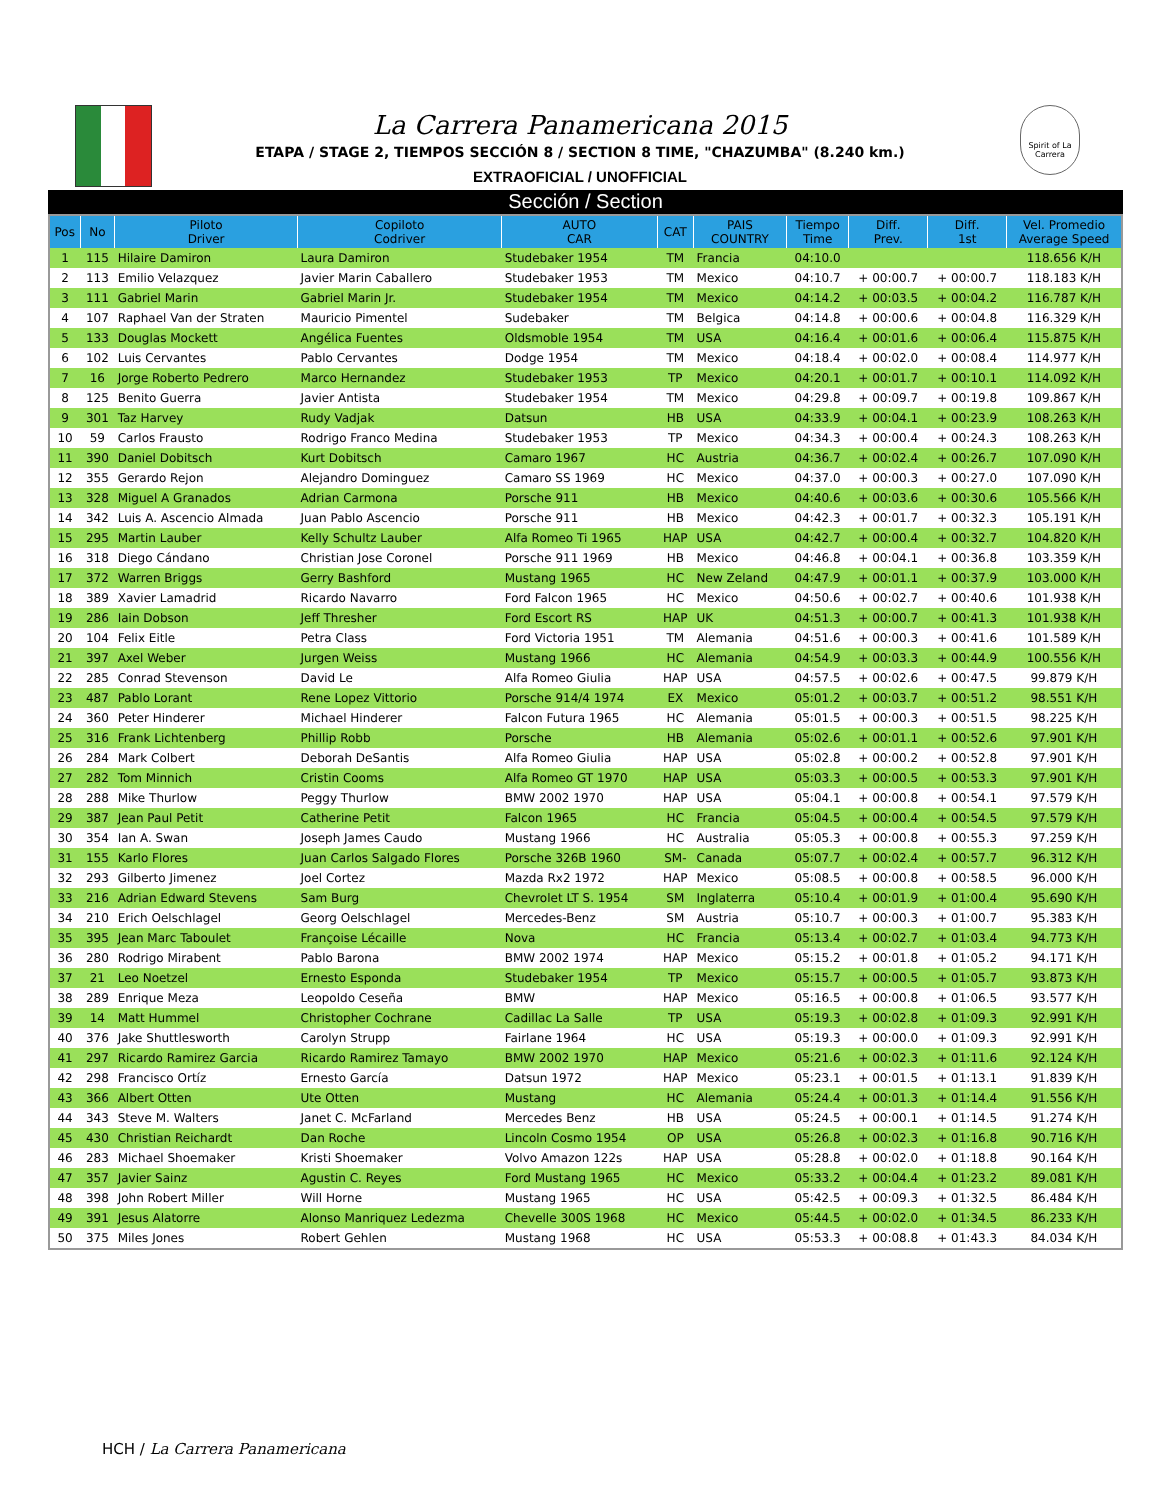Spirit of La Carrera
La Carrera Panamericana 2015
ETAPA / STAGE 2, TIEMPOS SECCIÓN 8 / SECTION 8 TIME, "CHAZUMBA" (8.240 km.)
EXTRAOFICIAL / UNOFFICIAL
Sección / Section
| Pos | No | Piloto Driver | Copiloto Codriver | AUTO CAR | CAT | PAIS COUNTRY | Tiempo Time | Diff. Prev. | Diff. 1st | Vel. Promedio Average Speed |
| --- | --- | --- | --- | --- | --- | --- | --- | --- | --- | --- |
| 1 | 115 | Hilaire Damiron | Laura Damiron | Studebaker 1954 | TM | Francia | 04:10.0 | | | 118.656 K/H |
| 2 | 113 | Emilio Velazquez | Javier Marin Caballero | Studebaker 1953 | TM | Mexico | 04:10.7 | + 00:00.7 | + 00:00.7 | 118.183 K/H |
| 3 | 111 | Gabriel Marin | Gabriel Marin Jr. | Studebaker 1954 | TM | Mexico | 04:14.2 | + 00:03.5 | + 00:04.2 | 116.787 K/H |
| 4 | 107 | Raphael Van der Straten | Mauricio Pimentel | Sudebaker | TM | Belgica | 04:14.8 | + 00:00.6 | + 00:04.8 | 116.329 K/H |
| 5 | 133 | Douglas Mockett | Angélica Fuentes | Oldsmoble 1954 | TM | USA | 04:16.4 | + 00:01.6 | + 00:06.4 | 115.875 K/H |
| 6 | 102 | Luis Cervantes | Pablo Cervantes | Dodge 1954 | TM | Mexico | 04:18.4 | + 00:02.0 | + 00:08.4 | 114.977 K/H |
| 7 | 16 | Jorge Roberto Pedrero | Marco Hernandez | Studebaker 1953 | TP | Mexico | 04:20.1 | + 00:01.7 | + 00:10.1 | 114.092 K/H |
| 8 | 125 | Benito Guerra | Javier Antista | Studebaker 1954 | TM | Mexico | 04:29.8 | + 00:09.7 | + 00:19.8 | 109.867 K/H |
| 9 | 301 | Taz Harvey | Rudy Vadjak | Datsun | HB | USA | 04:33.9 | + 00:04.1 | + 00:23.9 | 108.263 K/H |
| 10 | 59 | Carlos Frausto | Rodrigo Franco Medina | Studebaker 1953 | TP | Mexico | 04:34.3 | + 00:00.4 | + 00:24.3 | 108.263 K/H |
| 11 | 390 | Daniel Dobitsch | Kurt Dobitsch | Camaro 1967 | HC | Austria | 04:36.7 | + 00:02.4 | + 00:26.7 | 107.090 K/H |
| 12 | 355 | Gerardo Rejon | Alejandro Dominguez | Camaro SS 1969 | HC | Mexico | 04:37.0 | + 00:00.3 | + 00:27.0 | 107.090 K/H |
| 13 | 328 | Miguel A Granados | Adrian Carmona | Porsche 911 | HB | Mexico | 04:40.6 | + 00:03.6 | + 00:30.6 | 105.566 K/H |
| 14 | 342 | Luis A. Ascencio Almada | Juan Pablo Ascencio | Porsche 911 | HB | Mexico | 04:42.3 | + 00:01.7 | + 00:32.3 | 105.191 K/H |
| 15 | 295 | Martin Lauber | Kelly Schultz Lauber | Alfa Romeo Ti 1965 | HAP | USA | 04:42.7 | + 00:00.4 | + 00:32.7 | 104.820 K/H |
| 16 | 318 | Diego Cándano | Christian Jose Coronel | Porsche 911 1969 | HB | Mexico | 04:46.8 | + 00:04.1 | + 00:36.8 | 103.359 K/H |
| 17 | 372 | Warren Briggs | Gerry Bashford | Mustang 1965 | HC | New Zeland | 04:47.9 | + 00:01.1 | + 00:37.9 | 103.000 K/H |
| 18 | 389 | Xavier Lamadrid | Ricardo Navarro | Ford Falcon 1965 | HC | Mexico | 04:50.6 | + 00:02.7 | + 00:40.6 | 101.938 K/H |
| 19 | 286 | Iain Dobson | Jeff Thresher | Ford Escort RS | HAP | UK | 04:51.3 | + 00:00.7 | + 00:41.3 | 101.938 K/H |
| 20 | 104 | Felix Eitle | Petra Class | Ford Victoria 1951 | TM | Alemania | 04:51.6 | + 00:00.3 | + 00:41.6 | 101.589 K/H |
| 21 | 397 | Axel Weber | Jurgen Weiss | Mustang 1966 | HC | Alemania | 04:54.9 | + 00:03.3 | + 00:44.9 | 100.556 K/H |
| 22 | 285 | Conrad Stevenson | David Le | Alfa Romeo Giulia | HAP | USA | 04:57.5 | + 00:02.6 | + 00:47.5 | 99.879 K/H |
| 23 | 487 | Pablo Lorant | Rene Lopez Vittorio | Porsche 914/4 1974 | EX | Mexico | 05:01.2 | + 00:03.7 | + 00:51.2 | 98.551 K/H |
| 24 | 360 | Peter Hinderer | Michael Hinderer | Falcon Futura 1965 | HC | Alemania | 05:01.5 | + 00:00.3 | + 00:51.5 | 98.225 K/H |
| 25 | 316 | Frank Lichtenberg | Phillip Robb | Porsche | HB | Alemania | 05:02.6 | + 00:01.1 | + 00:52.6 | 97.901 K/H |
| 26 | 284 | Mark Colbert | Deborah DeSantis | Alfa Romeo Giulia | HAP | USA | 05:02.8 | + 00:00.2 | + 00:52.8 | 97.901 K/H |
| 27 | 282 | Tom Minnich | Cristin Cooms | Alfa Romeo GT 1970 | HAP | USA | 05:03.3 | + 00:00.5 | + 00:53.3 | 97.901 K/H |
| 28 | 288 | Mike Thurlow | Peggy Thurlow | BMW 2002 1970 | HAP | USA | 05:04.1 | + 00:00.8 | + 00:54.1 | 97.579 K/H |
| 29 | 387 | Jean Paul Petit | Catherine Petit | Falcon 1965 | HC | Francia | 05:04.5 | + 00:00.4 | + 00:54.5 | 97.579 K/H |
| 30 | 354 | Ian A. Swan | Joseph James Caudo | Mustang 1966 | HC | Australia | 05:05.3 | + 00:00.8 | + 00:55.3 | 97.259 K/H |
| 31 | 155 | Karlo Flores | Juan Carlos Salgado Flores | Porsche 326B 1960 | SM- | Canada | 05:07.7 | + 00:02.4 | + 00:57.7 | 96.312 K/H |
| 32 | 293 | Gilberto Jimenez | Joel Cortez | Mazda Rx2 1972 | HAP | Mexico | 05:08.5 | + 00:00.8 | + 00:58.5 | 96.000 K/H |
| 33 | 216 | Adrian Edward Stevens | Sam Burg | Chevrolet LT S. 1954 | SM | Inglaterra | 05:10.4 | + 00:01.9 | + 01:00.4 | 95.690 K/H |
| 34 | 210 | Erich Oelschlagel | Georg Oelschlagel | Mercedes-Benz | SM | Austria | 05:10.7 | + 00:00.3 | + 01:00.7 | 95.383 K/H |
| 35 | 395 | Jean Marc Taboulet | Françoise Lécaille | Nova | HC | Francia | 05:13.4 | + 00:02.7 | + 01:03.4 | 94.773 K/H |
| 36 | 280 | Rodrigo Mirabent | Pablo Barona | BMW 2002 1974 | HAP | Mexico | 05:15.2 | + 00:01.8 | + 01:05.2 | 94.171 K/H |
| 37 | 21 | Leo Noetzel | Ernesto Esponda | Studebaker 1954 | TP | Mexico | 05:15.7 | + 00:00.5 | + 01:05.7 | 93.873 K/H |
| 38 | 289 | Enrique Meza | Leopoldo Ceseña | BMW | HAP | Mexico | 05:16.5 | + 00:00.8 | + 01:06.5 | 93.577 K/H |
| 39 | 14 | Matt Hummel | Christopher Cochrane | Cadillac La Salle | TP | USA | 05:19.3 | + 00:02.8 | + 01:09.3 | 92.991 K/H |
| 40 | 376 | Jake Shuttlesworth | Carolyn Strupp | Fairlane 1964 | HC | USA | 05:19.3 | + 00:00.0 | + 01:09.3 | 92.991 K/H |
| 41 | 297 | Ricardo Ramirez Garcia | Ricardo Ramirez Tamayo | BMW 2002 1970 | HAP | Mexico | 05:21.6 | + 00:02.3 | + 01:11.6 | 92.124 K/H |
| 42 | 298 | Francisco Ortíz | Ernesto García | Datsun 1972 | HAP | Mexico | 05:23.1 | + 00:01.5 | + 01:13.1 | 91.839 K/H |
| 43 | 366 | Albert Otten | Ute Otten | Mustang | HC | Alemania | 05:24.4 | + 00:01.3 | + 01:14.4 | 91.556 K/H |
| 44 | 343 | Steve M. Walters | Janet C. McFarland | Mercedes Benz | HB | USA | 05:24.5 | + 00:00.1 | + 01:14.5 | 91.274 K/H |
| 45 | 430 | Christian Reichardt | Dan Roche | Lincoln Cosmo 1954 | OP | USA | 05:26.8 | + 00:02.3 | + 01:16.8 | 90.716 K/H |
| 46 | 283 | Michael Shoemaker | Kristi Shoemaker | Volvo Amazon 122s | HAP | USA | 05:28.8 | + 00:02.0 | + 01:18.8 | 90.164 K/H |
| 47 | 357 | Javier Sainz | Agustin C. Reyes | Ford Mustang 1965 | HC | Mexico | 05:33.2 | + 00:04.4 | + 01:23.2 | 89.081 K/H |
| 48 | 398 | John Robert Miller | Will Horne | Mustang 1965 | HC | USA | 05:42.5 | + 00:09.3 | + 01:32.5 | 86.484 K/H |
| 49 | 391 | Jesus Alatorre | Alonso Manriquez Ledezma | Chevelle 300S 1968 | HC | Mexico | 05:44.5 | + 00:02.0 | + 01:34.5 | 86.233 K/H |
| 50 | 375 | Miles Jones | Robert Gehlen | Mustang 1968 | HC | USA | 05:53.3 | + 00:08.8 | + 01:43.3 | 84.034 K/H |
HCH / La Carrera Panamericana